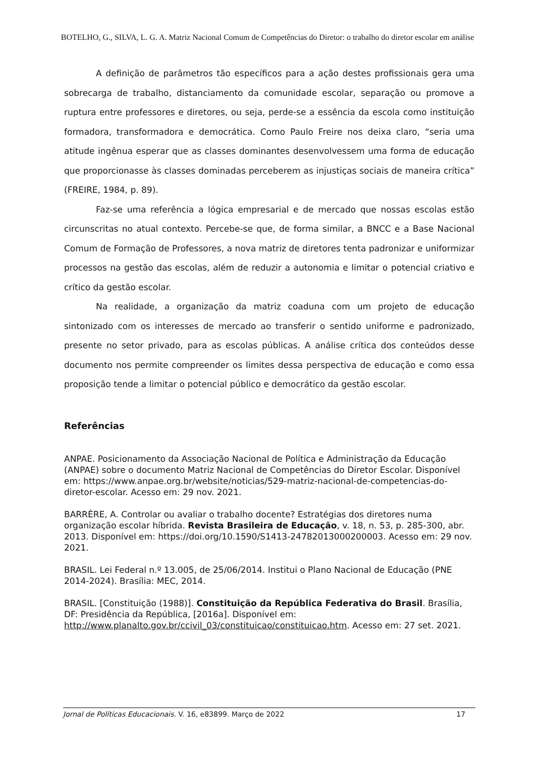BOTELHO, G., SILVA, L. G. A. Matriz Nacional Comum de Competências do Diretor: o trabalho do diretor escolar em análise
A definição de parâmetros tão específicos para a ação destes profissionais gera uma sobrecarga de trabalho, distanciamento da comunidade escolar, separação ou promove a ruptura entre professores e diretores, ou seja, perde-se a essência da escola como instituição formadora, transformadora e democrática. Como Paulo Freire nos deixa claro, “seria uma atitude ingênua esperar que as classes dominantes desenvolvessem uma forma de educação que proporcionasse às classes dominadas perceberem as injustiças sociais de maneira crítica” (FREIRE, 1984, p. 89).
Faz-se uma referência a lógica empresarial e de mercado que nossas escolas estão circunscritas no atual contexto. Percebe-se que, de forma similar, a BNCC e a Base Nacional Comum de Formação de Professores, a nova matriz de diretores tenta padronizar e uniformizar processos na gestão das escolas, além de reduzir a autonomia e limitar o potencial criativo e crítico da gestão escolar.
Na realidade, a organização da matriz coaduna com um projeto de educação sintonizado com os interesses de mercado ao transferir o sentido uniforme e padronizado, presente no setor privado, para as escolas públicas. A análise crítica dos conteúdos desse documento nos permite compreender os limites dessa perspectiva de educação e como essa proposição tende a limitar o potencial público e democrático da gestão escolar.
Referências
ANPAE. Posicionamento da Associação Nacional de Política e Administração da Educação (ANPAE) sobre o documento Matriz Nacional de Competências do Diretor Escolar. Disponível em: https://www.anpae.org.br/website/noticias/529-matriz-nacional-de-competencias-do-diretor-escolar. Acesso em: 29 nov. 2021.
BARRÈRE, A. Controlar ou avaliar o trabalho docente? Estratégias dos diretores numa organização escolar híbrida. Revista Brasileira de Educação, v. 18, n. 53, p. 285-300, abr. 2013. Disponível em: https://doi.org/10.1590/S1413-24782013000200003. Acesso em: 29 nov. 2021.
BRASIL. Lei Federal n.º 13.005, de 25/06/2014. Institui o Plano Nacional de Educação (PNE 2014-2024). Brasília: MEC, 2014.
BRASIL. [Constituição (1988)]. Constituição da República Federativa do Brasil. Brasília, DF: Presidência da República, [2016a]. Disponível em: http://www.planalto.gov.br/ccivil_03/constituicao/constituicao.htm. Acesso em: 27 set. 2021.
Jornal de Políticas Educacionais. V. 16, e83899. Março de 2022 17